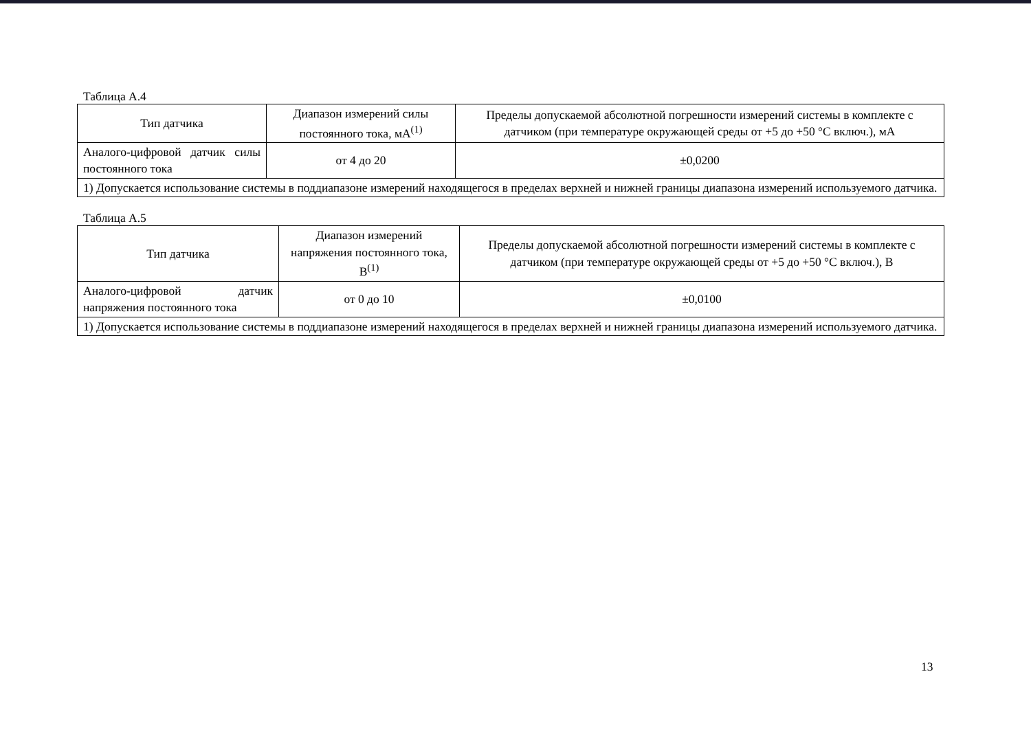Таблица А.4
| Тип датчика | Диапазон измерений силы постоянного тока, мА<sup>(1)</sup> | Пределы допускаемой абсолютной погрешности измерений системы в комплекте с датчиком (при температуре окружающей среды от +5 до +50 °С включ.), мА |
| --- | --- | --- |
| Аналого-цифровой датчик силы постоянного тока | от 4 до 20 | ±0,0200 |
| 1) Допускается использование системы в поддиапазоне измерений находящегося в пределах верхней и нижней границы диапазона измерений используемого датчика. | | |
Таблица А.5
| Тип датчика | Диапазон измерений напряжения постоянного тока, В<sup>(1)</sup> | Пределы допускаемой абсолютной погрешности измерений системы в комплекте с датчиком (при температуре окружающей среды от +5 до +50 °С включ.), В |
| --- | --- | --- |
| Аналого-цифровой датчик напряжения постоянного тока | от 0 до 10 | ±0,0100 |
| 1) Допускается использование системы в поддиапазоне измерений находящегося в пределах верхней и нижней границы диапазона измерений используемого датчика. | | |
13